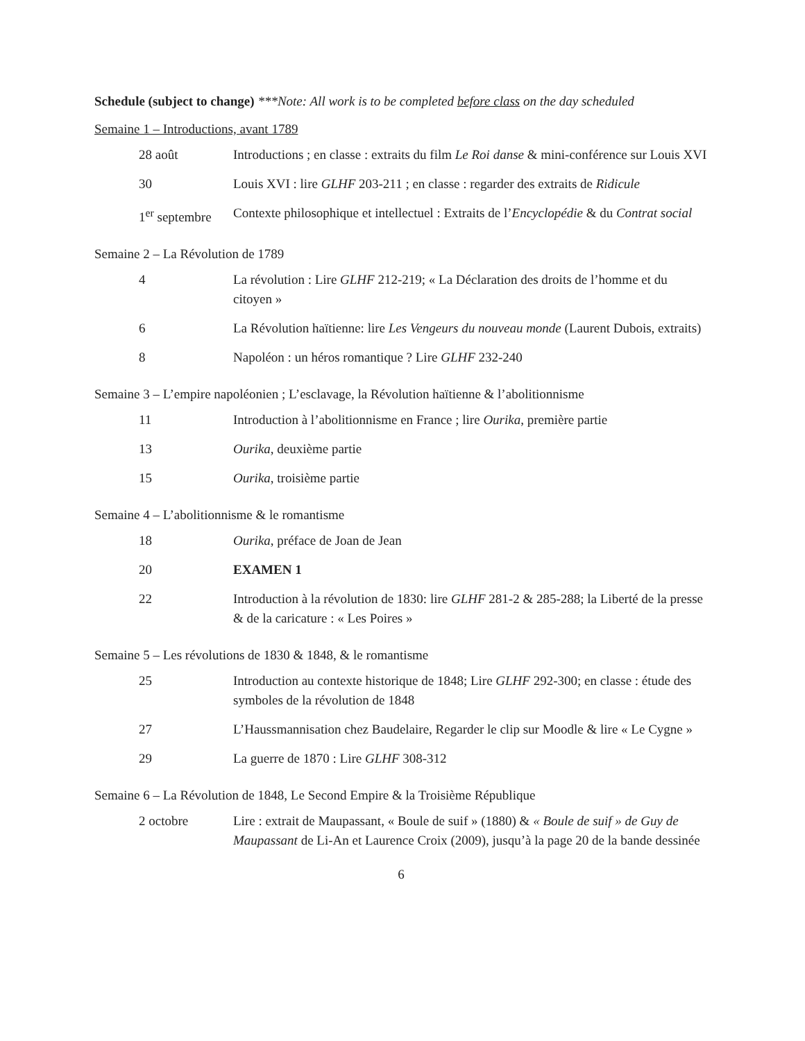Schedule (subject to change) ***Note: All work is to be completed before class on the day scheduled
Semaine 1 – Introductions, avant 1789
| 28 août | Introductions ; en classe : extraits du film Le Roi danse & mini-conférence sur Louis XVI |
| 30 | Louis XVI : lire GLHF 203-211 ; en classe : regarder des extraits de Ridicule |
| 1<sup>er</sup> septembre | Contexte philosophique et intellectuel : Extraits de l’ Encyclopédie & du Contrat social |
Semaine 2 – La Révolution de 1789
| 4 | La révolution : Lire GLHF 212-219; « La Déclaration des droits de l’homme et du citoyen » |
| 6 | La Révolution haïtienne: lire Les Vengeurs du nouveau monde (Laurent Dubois, extraits) |
| 8 | Napoléon : un héros romantique ? Lire GLHF 232-240 |
Semaine 3 – L’empire napoléonien ; L’esclavage, la Révolution haïtienne & l’abolitionnisme
| 11 | Introduction à l’abolitionnisme en France ; lire Ourika , première partie |
| 13 | Ourika , deuxième partie |
| 15 | Ourika , troisième partie |
Semaine 4 – L’abolitionnisme & le romantisme
| 18 | Ourika , préface de Joan de Jean |
| 20 | EXAMEN 1 |
| 22 | Introduction à la révolution de 1830: lire GLHF 281-2 & 285-288; la Liberté de la presse & de la caricature : « Les Poires » |
Semaine 5 – Les révolutions de 1830 & 1848, & le romantisme
| 25 | Introduction au contexte historique de 1848; Lire GLHF 292-300; en classe : étude des symboles de la révolution de 1848 |
| 27 | L’Haussmannisation chez Baudelaire, Regarder le clip sur Moodle & lire « Le Cygne » |
| 29 | La guerre de 1870 : Lire GLHF 308-312 |
Semaine 6 – La Révolution de 1848, Le Second Empire & la Troisième République
| 2 octobre | Lire : extrait de Maupassant, « Boule de suif » (1880) & « Boule de suif » de Guy de Maupassant de Li-An et Laurence Croix (2009), jusqu’à la page 20 de la bande dessinée |
6